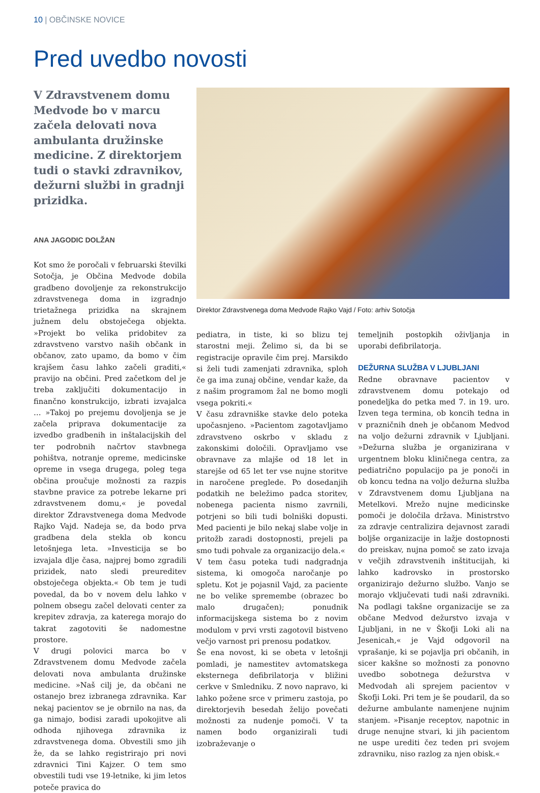10 | OBČINSKE NOVICE
Pred uvedbo novosti
V Zdravstvenem domu Medvode bo v marcu začela delovati nova ambulanta družinske medicine. Z direktorjem tudi o stavki zdravnikov, dežurni službi in gradnji prizidka.
ANA JAGODIC DOLŽAN
Kot smo že poročali v februarski številki Sotočja, je Občina Medvode dobila gradbeno dovoljenje za rekonstrukcijo zdravstvenega doma in izgradnjo trietažnega prizidka na skrajnem južnem delu obstoječega objekta. »Projekt bo velika pridobitev za zdravstveno varstvo naših občank in občanov, zato upamo, da bomo v čim krajšem času lahko začeli graditi,« pravijo na občini. Pred začetkom del je treba zaključiti dokumentacijo in finančno konstrukcijo, izbrati izvajalca … »Takoj po prejemu dovoljenja se je začela priprava dokumentacije za izvedbo gradbenih in inštalacijskih del ter podrobnih načrtov stavbnega pohištva, notranje opreme, medicinske opreme in vsega drugega, poleg tega občina proučuje možnosti za razpis stavbne pravice za potrebe lekarne pri zdravstvenem domu,« je povedal direktor Zdravstvenega doma Medvode Rajko Vajd. Nadeja se, da bodo prva gradbena dela stekla ob koncu letošnjega leta. »Investicija se bo izvajala dlje časa, najprej bomo zgradili prizidek, nato sledi preureditev obstoječega objekta.« Ob tem je tudi povedal, da bo v novem delu lahko v polnem obsegu začel delovati center za krepitev zdravja, za katerega morajo do takrat zagotoviti še nadomestne prostore.
V drugi polovici marca bo v Zdravstvenem domu Medvode začela delovati nova ambulanta družinske medicine. »Naš cilj je, da občani ne ostanejo brez izbranega zdravnika. Kar nekaj pacientov se je obrnilo na nas, da ga nimajo, bodisi zaradi upokojitve ali odhoda njihovega zdravnika iz zdravstvenega doma. Obvestili smo jih že, da se lahko registrirajo pri novi zdravnici Tini Kajzer. O tem smo obvestili tudi vse 19-letnike, ki jim letos poteče pravica do
Direktor Zdravstvenega doma Medvode Rajko Vajd / Foto: arhiv Sotočja
pediatra, in tiste, ki so blizu tej starostni meji. Želimo si, da bi se registracije opravile čim prej. Marsikdo si želi tudi zamenjati zdravnika, sploh če ga ima zunaj občine, vendar kaže, da z našim programom žal ne bomo mogli vsega pokriti.«
V času zdravniške stavke delo poteka upočasnjeno. »Pacientom zagotavljamo zdravstveno oskrbo v skladu z zakonskimi določili. Opravljamo vse obravnave za mlajše od 18 let in starejše od 65 let ter vse nujne storitve in naročene preglede. Po dosedanjih podatkih ne beležimo padca storitev, nobenega pacienta nismo zavrnili, potrjeni so bili tudi bolniški dopusti. Med pacienti je bilo nekaj slabe volje in pritožb zaradi dostopnosti, prejeli pa smo tudi pohvale za organizacijo dela.«
V tem času poteka tudi nadgradnja sistema, ki omogoča naročanje po spletu. Kot je pojasnil Vajd, za paciente ne bo velike spremembe (obrazec bo malo drugačen); ponudnik informacijskega sistema bo z novim modulom v prvi vrsti zagotovil bistveno večjo varnost pri prenosu podatkov.
Še ena novost, ki se obeta v letošnji pomladi, je namestitev avtomatskega eksternega defibrilatorja v bližini cerkve v Smledniku. Z novo napravo, ki lahko požene srce v primeru zastoja, po direktorjevih besedah želijo povečati možnosti za nudenje pomoči. V ta namen bodo organizirali tudi izobraževanje o
temeljnih postopkih oživljanja in uporabi defibrilatorja.
DEŽURNA SLUŽBA V LJUBLJANI
Redne obravnave pacientov v zdravstvenem domu potekajo od ponedeljka do petka med 7. in 19. uro. Izven tega termina, ob koncih tedna in v prazničnih dneh je občanom Medvod na voljo dežurni zdravnik v Ljubljani. »Dežurna služba je organizirana v urgentnem bloku kliničnega centra, za pediatrično populacijo pa je ponoči in ob koncu tedna na voljo dežurna služba v Zdravstvenem domu Ljubljana na Metelkovi. Mrežo nujne medicinske pomoči je določila država. Ministrstvo za zdravje centralizira dejavnost zaradi boljše organizacije in lažje dostopnosti do preiskav, nujna pomoč se zato izvaja v večjih zdravstvenih inštitucijah, ki lahko kadrovsko in prostorsko organizirajo dežurno službo. Vanjo se morajo vključevati tudi naši zdravniki. Na podlagi takšne organizacije se za občane Medvod dežurstvo izvaja v Ljubljani, in ne v Škofji Loki ali na Jesenicah,« je Vajd odgovoril na vprašanje, ki se pojavlja pri občanih, in sicer kakšne so možnosti za ponovno uvedbo sobotnega dežurstva v Medvodah ali sprejem pacientov v Škofji Loki. Pri tem je še poudaril, da so dežurne ambulante namenjene nujnim stanjem. »Pisanje receptov, napotnic in druge nenujne stvari, ki jih pacientom ne uspe urediti čez teden pri svojem zdravniku, niso razlog za njen obisk.«